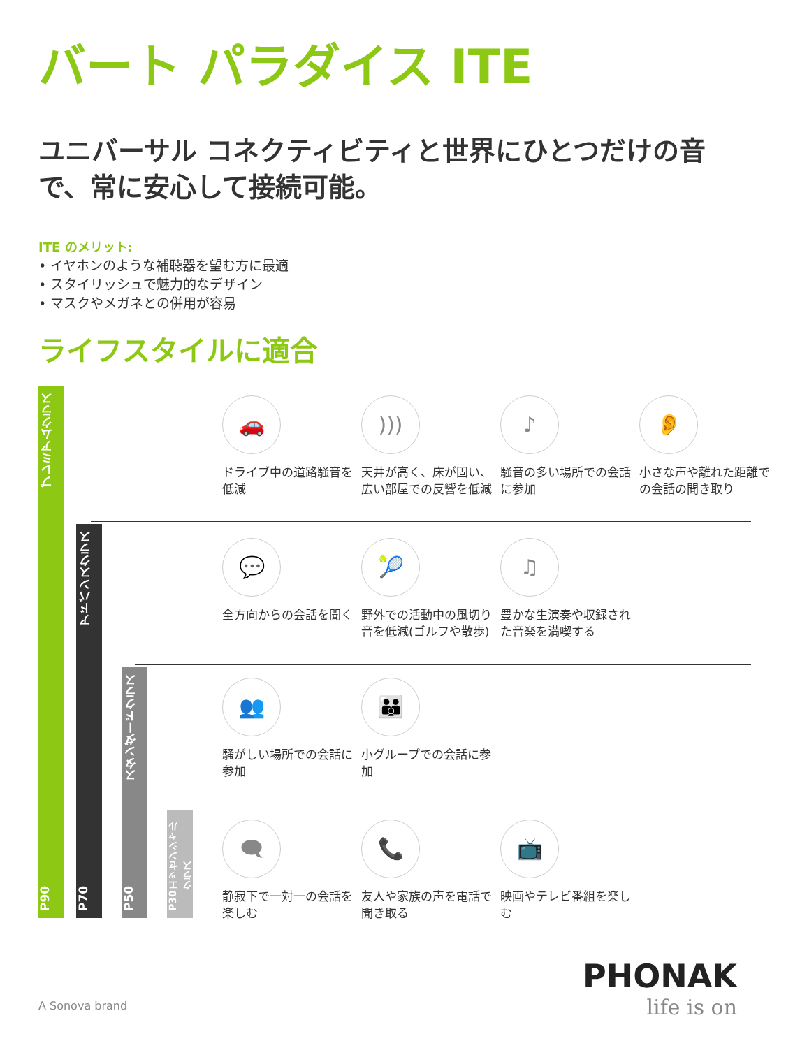バート パラダイス ITE
ユニバーサル コネクティビティと世界にひとつだけの音で、常に安心して接続可能。
ITE のメリット:
• イヤホンのような補聴器を望む方に最適
• スタイリッシュで魅力的なデザイン
• マスクやメガネとの併用が容易
ライフスタイルに適合
P90 プレミアムクラス
P70 アドバンスクラス
P50 スタンダードクラス
P30 エッセンシャルクラス
🚗
ドライブ中の道路騒音を低減
)))
天井が高く、床が固い、広い部屋での反響を低減
♪
騒音の多い場所での会話に参加
👂
小さな声や離れた距離での会話の聞き取り
💬
全方向からの会話を聞く
🎾
野外での活動中の風切り音を低減(ゴルフや散歩)
♫
豊かな生演奏や収録された音楽を満喫する
👥
騒がしい場所での会話に参加
👪
小グループでの会話に参加
🗨
静寂下で一対一の会話を楽しむ
📞
友人や家族の声を電話で聞き取る
📺
映画やテレビ番組を楽しむ
A Sonova brand
PHONAK
life is on